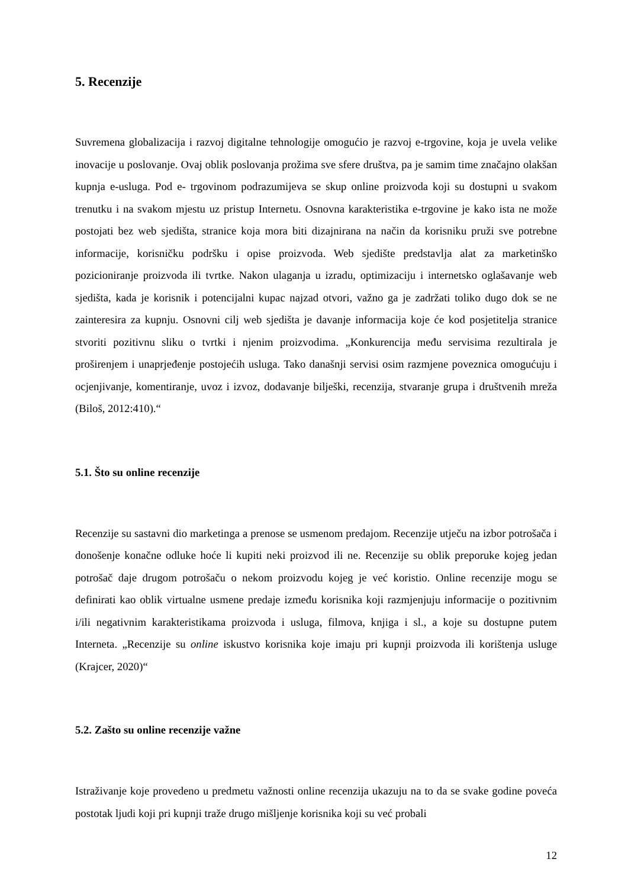5. Recenzije
Suvremena globalizacija i razvoj digitalne tehnologije omogućio je razvoj e-trgovine, koja je uvela velike inovacije u poslovanje. Ovaj oblik poslovanja prožima sve sfere društva, pa je samim time značajno olakšan kupnja e-usluga. Pod e- trgovinom podrazumijeva se skup online proizvoda koji su dostupni u svakom trenutku i na svakom mjestu uz pristup Internetu. Osnovna karakteristika e-trgovine je kako ista ne može postojati bez web sjedišta, stranice koja mora biti dizajnirana na način da korisniku pruži sve potrebne informacije, korisničku podršku i opise proizvoda. Web sjedište predstavlja alat za marketinško pozicioniranje proizvoda ili tvrtke. Nakon ulaganja u izradu, optimizaciju i internetsko oglašavanje web sjedišta, kada je korisnik i potencijalni kupac najzad otvori, važno ga je zadržati toliko dugo dok se ne zainteresira za kupnju. Osnovni cilj web sjedišta je davanje informacija koje će kod posjetitelja stranice stvoriti pozitivnu sliku o tvrtki i njenim proizvodima. „Konkurencija među servisima rezultirala je proširenjem i unaprjeđenje postojećih usluga. Tako današnji servisi osim razmjene poveznica omogućuju i ocjenjivanje, komentiranje, uvoz i izvoz, dodavanje bilješki, recenzija, stvaranje grupa i društvenih mreža (Biloš, 2012:410).“
5.1. Što su online recenzije
Recenzije su sastavni dio marketinga a prenose se usmenom predajom. Recenzije utječu na izbor potrošača i donošenje konačne odluke hoće li kupiti neki proizvod ili ne. Recenzije su oblik preporuke kojeg jedan potrošač daje drugom potrošaču o nekom proizvodu kojeg je već koristio. Online recenzije mogu se definirati kao oblik virtualne usmene predaje između korisnika koji razmjenjuju informacije o pozitivnim i/ili negativnim karakteristikama proizvoda i usluga, filmova, knjiga i sl., a koje su dostupne putem Interneta. „Recenzije su online iskustvo korisnika koje imaju pri kupnji proizvoda ili korištenja usluge (Krajcer, 2020)“
5.2. Zašto su online recenzije važne
Istraživanje koje provedeno u predmetu važnosti online recenzija ukazuju na to da se svake godine poveća postotak ljudi koji pri kupnji traže drugo mišljenje korisnika koji su već probali
12